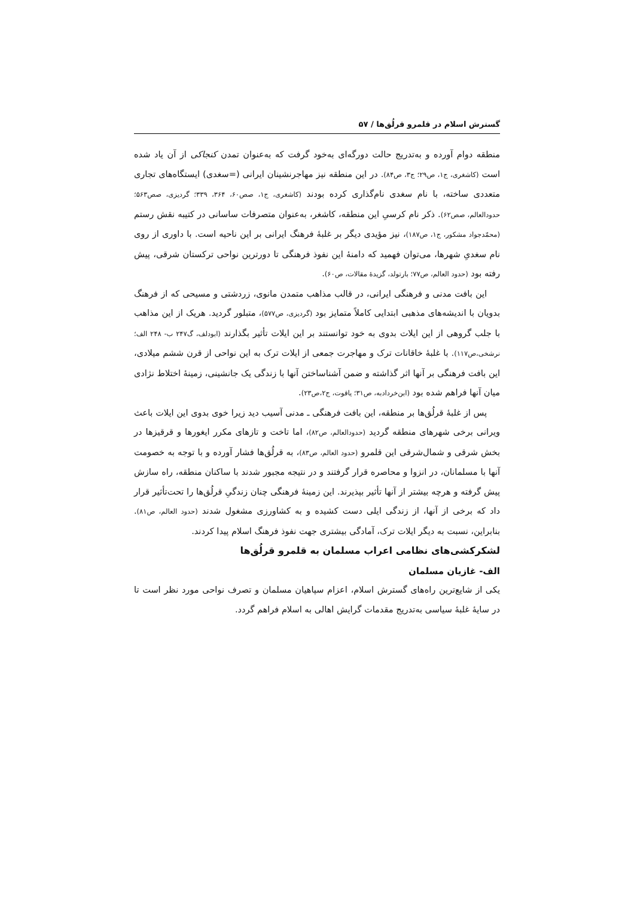گسترش اسلام در قلمرو قرلُق‌ها / ۵۷
منطقه دوام آورده و به‌تدریج حالت دورگه‌ای به‌خود گرفت که به‌عنوان تمدن کنجاکی از آن یاد شده است (کاشغری، ج۱، ص۲۹؛ ج۳، ص۸۴). در این منطقه نیز مهاجرنشینان ایرانی (=سغدی) ایستگاه‌های تجاری متعددی ساخته، با نام سغدی نام‌گذاری کرده بودند (کاشغری، ج۱، صص۶۰، ۳۶۴، ۳۳۹؛ گردیزی، صص۵۶۳؛ حدودالعالم، صص۶۲). ذکر نام کرسیِ این منطقه، کاشغر، به‌عنوان متصرفات ساسانی در کتیبه نقش رستم (محمّدجواد مشکور، ج۱، ص۱۸۷)، نیز مؤیدی دیگر بر غلبهٔ فرهنگ ایرانی بر این ناحیه است. با داوری از روی نام سغدیِ شهرها، می‌توان فهمید که دامنهٔ این نفوذ فرهنگی تا دورترین نواحی ترکستان شرقی، پیش رفته بود (حدود العالم، ص۷۷؛ بارتولد، گزیدهٔ مقالات، ص۶۰).
این بافت مدنی و فرهنگی ایرانی، در قالب مذاهب متمدن مانوی، زردشتی و مسیحی که از فرهنگ بدویان با اندیشه‌های مذهبی ابتدایی کاملاً متمایز بود (گردیزی، ص۵۷۷)، متبلور گردید. هریک از این مذاهب با جلب گروهی از این ایلات بدوی به خود توانستند بر این ایلات تأثیر بگذارند (ابودلف، گ۲۴۷ ب- ۲۴۸ الف؛ نرشخی،ص۱۱۷). با غلبهٔ خاقانات ترک و مهاجرت جمعی از ایلات ترک به این نواحی از قرن ششم میلادی، این بافت فرهنگی بر آنها اثر گذاشته و ضمن آشناساختن آنها با زندگی یک جانشینی، زمینهٔ اختلاط نژادی میان آنها فراهم شده بود (ابن‌خردادبه، ص۳۱؛ یاقوت، ج۲،ص۲۳).
پس از غلبهٔ قرلُق‌ها بر منطقه، این بافت فرهنگی ـ مدنی آسیب دید زیرا خوی بدوی این ایلات باعث ویرانی برخی شهرهای منطقه گردید (حدودالعالم، ص۸۲)، اما تاخت و تازهای مکرر ایغورها و قرقیزها در بخش شرقی و شمال‌شرقی این قلمرو (حدود العالم، ص۸۳)، به قرلُق‌ها فشار آورده و با توجه به خصومت آنها با مسلمانان، در انزوا و محاصره قرار گرفتند و در نتیجه مجبور شدند با ساکنان منطقه، راه سازش پیش گرفته و هرچه بیشتر از آنها تأثیر بپذیرند. این زمینهٔ فرهنگی چنان زندگیِ قرلُق‌ها را تحت‌تأثیر قرار داد که برخی از آنها، از زندگی ایلی دست کشیده و به کشاورزی مشغول شدند (حدود العالم، ص۸۱). بنابراین، نسبت به دیگر ایلات ترک، آمادگی بیشتری جهت نفوذ فرهنگ اسلام پیدا کردند.
لشکرکشی‌های نظامی اعراب مسلمان به قلمرو قرلُق‌ها
الف- غازیان مسلمان
یکی از شایع‌ترین راه‌های گسترش اسلام، اعزام سپاهیان مسلمان و تصرف نواحی مورد نظر است تا در سایهٔ غلبهٔ سیاسی به‌تدریج مقدمات گرایش اهالی به اسلام فراهم گردد.